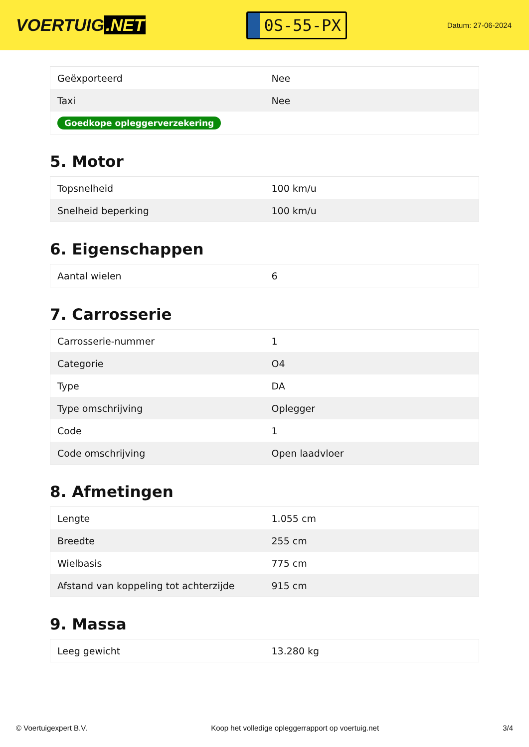VOERTUIG.NET
0S-55-PX
Datum: 27-06-2024
| Geëxporteerd | Nee |
| Taxi | Nee |
| Goedkope opleggerverzekering | |
5. Motor
| Topsnelheid | 100 km/u |
| Snelheid beperking | 100 km/u |
6. Eigenschappen
| Aantal wielen | 6 |
7. Carrosserie
| Carrosserie-nummer | 1 |
| Categorie | O4 |
| Type | DA |
| Type omschrijving | Oplegger |
| Code | 1 |
| Code omschrijving | Open laadvloer |
8. Afmetingen
| Lengte | 1.055 cm |
| Breedte | 255 cm |
| Wielbasis | 775 cm |
| Afstand van koppeling tot achterzijde | 915 cm |
9. Massa
| Leeg gewicht | 13.280 kg |
© Voertuigexpert B.V. Koop het volledige opleggerrapport op voertuig.net 3/4